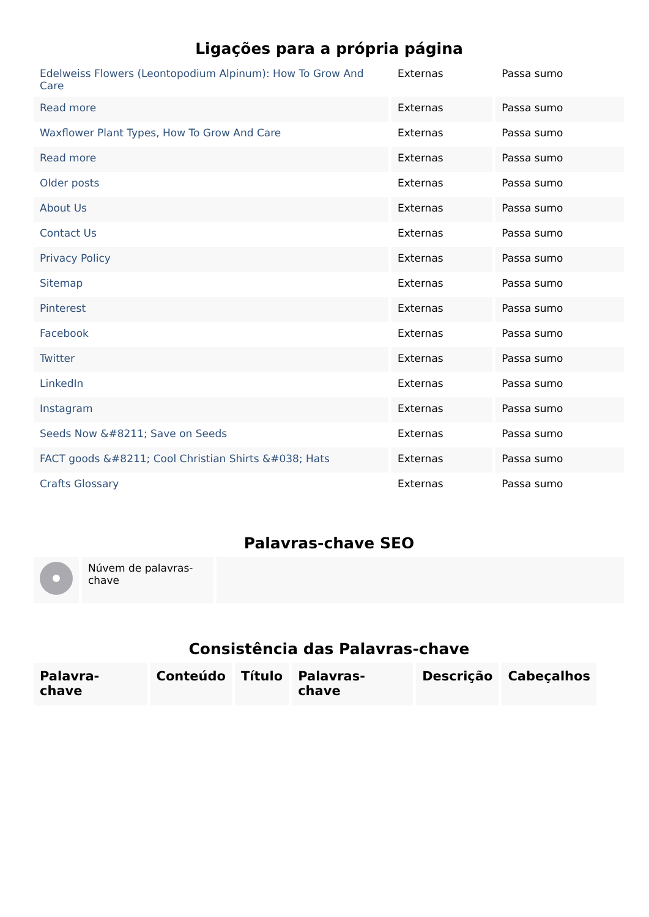Ligações para a própria página
| Edelweiss Flowers (Leontopodium Alpinum): How To Grow And Care | Externas | Passa sumo |
| Read more | Externas | Passa sumo |
| Waxflower Plant Types, How To Grow And Care | Externas | Passa sumo |
| Read more | Externas | Passa sumo |
| Older posts | Externas | Passa sumo |
| About Us | Externas | Passa sumo |
| Contact Us | Externas | Passa sumo |
| Privacy Policy | Externas | Passa sumo |
| Sitemap | Externas | Passa sumo |
| Pinterest | Externas | Passa sumo |
| Facebook | Externas | Passa sumo |
| Twitter | Externas | Passa sumo |
| LinkedIn | Externas | Passa sumo |
| Instagram | Externas | Passa sumo |
| Seeds Now &#8211; Save on Seeds | Externas | Passa sumo |
| FACT goods &#8211; Cool Christian Shirts &#038; Hats | Externas | Passa sumo |
| Crafts Glossary | Externas | Passa sumo |
Palavras-chave SEO
| | Núvem de palavras-chave | |
Consistência das Palavras-chave
| Palavra-chave | Conteúdo | Título | Palavras-chave | Descrição | Cabeçalhos |
| --- | --- | --- | --- | --- | --- |